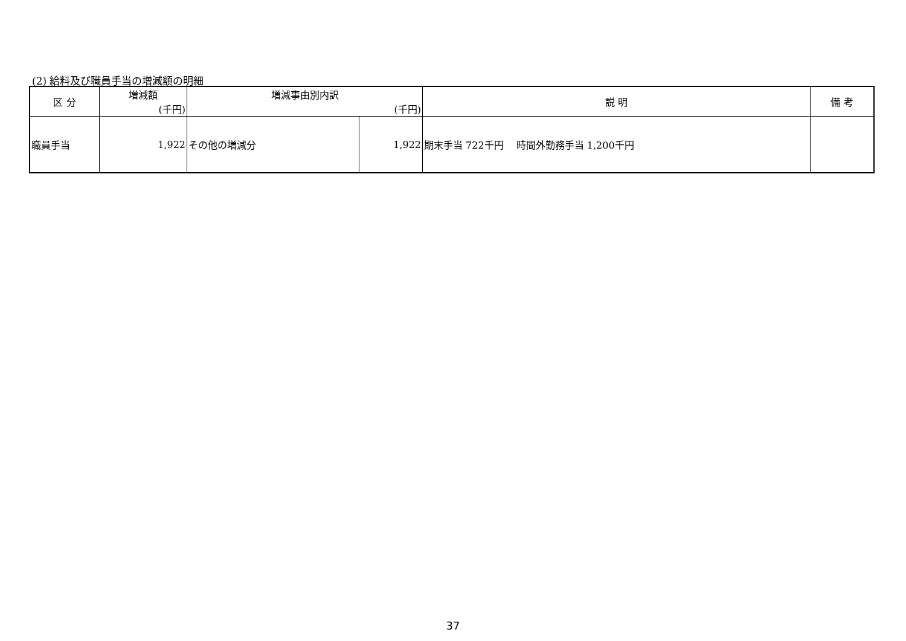(2) 給料及び職員手当の増減額の明細
| 区 分 | 増減額 (千円) | 増減事由別内訳 (千円) | | 説 明 | 備 考 |
| --- | --- | --- | --- | --- | --- |
| 職員手当 | 1,922 | その他の増減分 | 1,922 | 期末手当 722千円 時間外勤務手当 1,200千円 | |
37